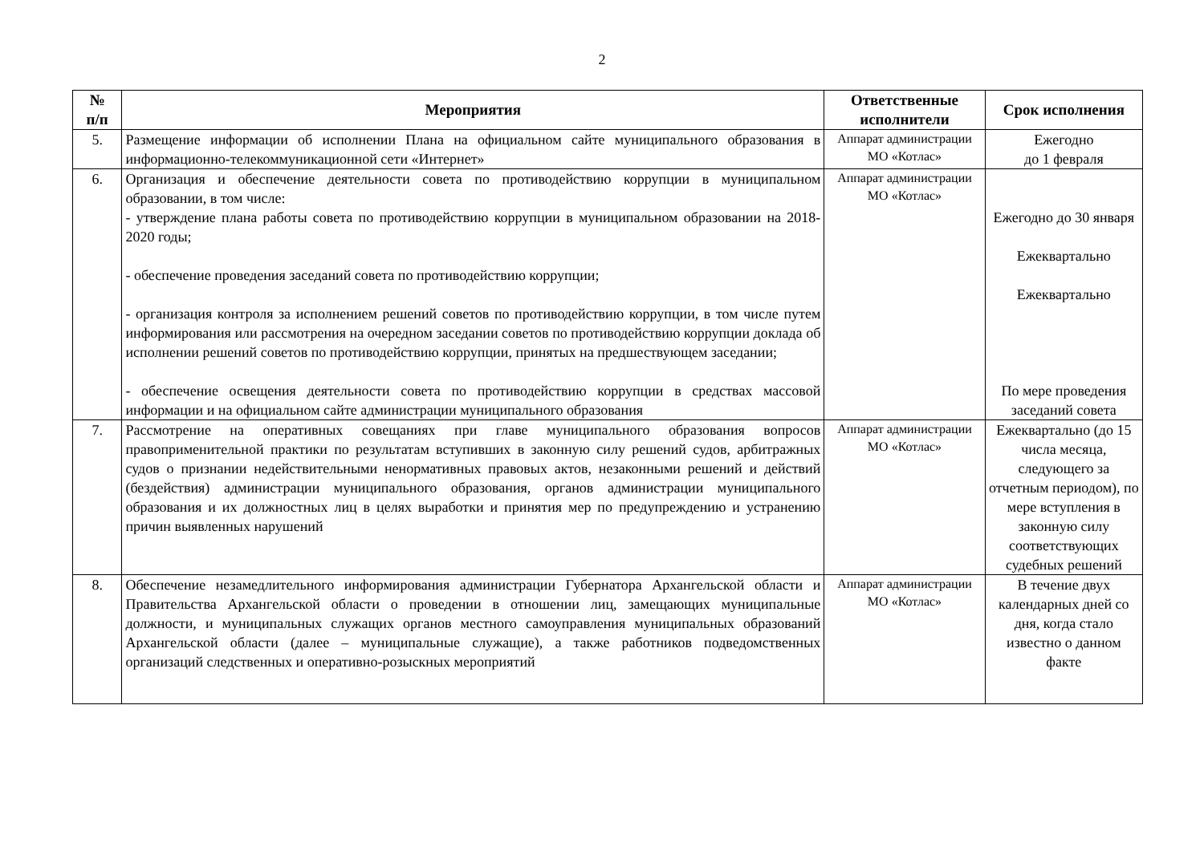2
| № п/п | Мероприятия | Ответственные исполнители | Срок исполнения |
| --- | --- | --- | --- |
| 5. | Размещение информации об исполнении Плана на официальном сайте муниципального образования в информационно-телекоммуникационной сети «Интернет» | Аппарат администрации МО «Котлас» | Ежегодно до 1 февраля |
| 6. | Организация и обеспечение деятельности совета по противодействию коррупции в муниципальном образовании, в том числе: - утверждение плана работы совета по противодействию коррупции в муниципальном образовании на 2018-2020 годы; - обеспечение проведения заседаний совета по противодействию коррупции; - организация контроля за исполнением решений советов по противодействию коррупции, в том числе путем информирования или рассмотрения на очередном заседании советов по противодействию коррупции доклада об исполнении решений советов по противодействию коррупции, принятых на предшествующем заседании; - обеспечение освещения деятельности совета по противодействию коррупции в средствах массовой информации и на официальном сайте администрации муниципального образования | Аппарат администрации МО «Котлас» | Ежегодно до 30 января Ежеквартально Ежеквартально По мере проведения заседаний совета |
| 7. | Рассмотрение на оперативных совещаниях при главе муниципального образования вопросов правоприменительной практики по результатам вступивших в законную силу решений судов, арбитражных судов о признании недействительными ненормативных правовых актов, незаконными решений и действий (бездействия) администрации муниципального образования, органов администрации муниципального образования и их должностных лиц в целях выработки и принятия мер по предупреждению и устранению причин выявленных нарушений | Аппарат администрации МО «Котлас» | Ежеквартально (до 15 числа месяца, следующего за отчетным периодом), по мере вступления в законную силу соответствующих судебных решений |
| 8. | Обеспечение незамедлительного информирования администрации Губернатора Архангельской области и Правительства Архангельской области о проведении в отношении лиц, замещающих муниципальные должности, и муниципальных служащих органов местного самоуправления муниципальных образований Архангельской области (далее – муниципальные служащие), а также работников подведомственных организаций следственных и оперативно-розыскных мероприятий | Аппарат администрации МО «Котлас» | В течение двух календарных дней со дня, когда стало известно о данном факте |